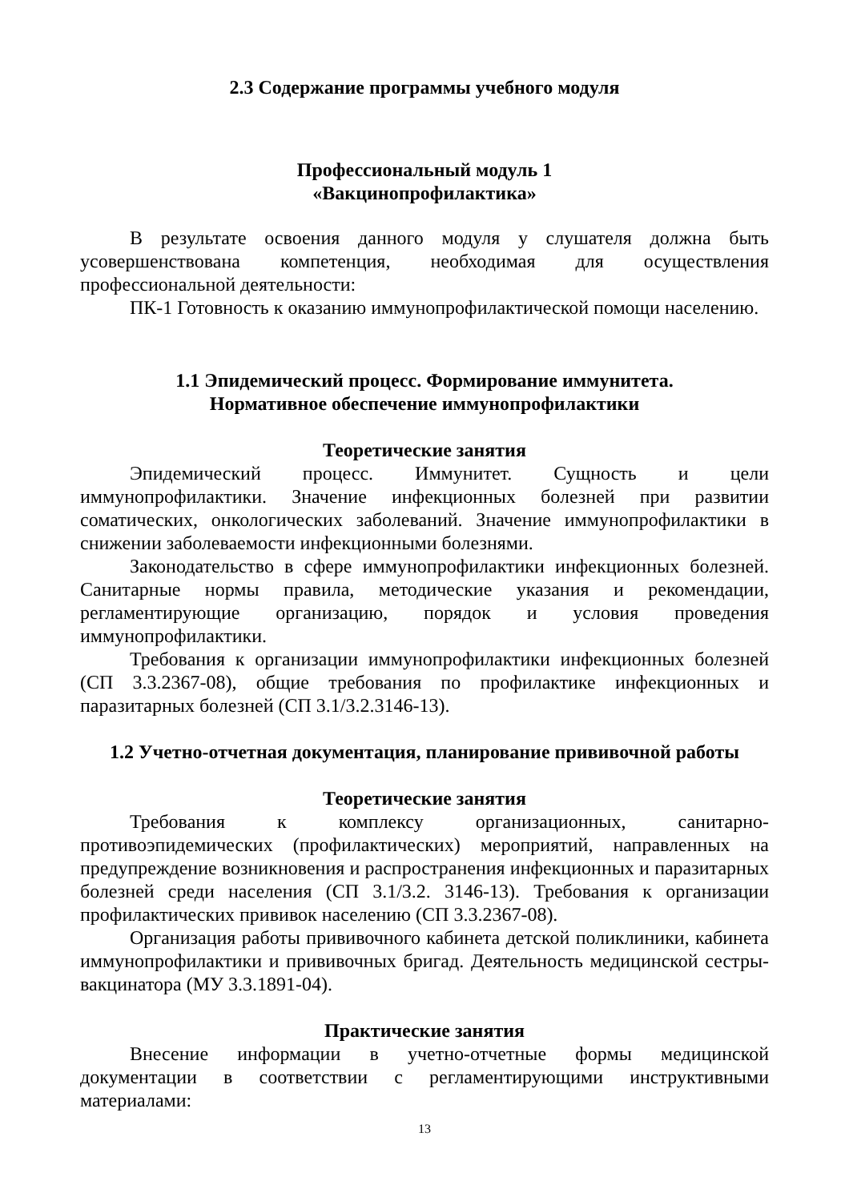2.3 Содержание программы учебного модуля
Профессиональный модуль 1
«Вакцинопрофилактика»
В результате освоения данного модуля у слушателя должна быть усовершенствована компетенция, необходимая для осуществления профессиональной деятельности:
ПК-1 Готовность к оказанию иммунопрофилактической помощи населению.
1.1 Эпидемический процесс. Формирование иммунитета.
Нормативное обеспечение иммунопрофилактики
Теоретические занятия
Эпидемический процесс. Иммунитет. Сущность и цели иммунопрофилактики. Значение инфекционных болезней при развитии соматических, онкологических заболеваний. Значение иммунопрофилактики в снижении заболеваемости инфекционными болезнями.
Законодательство в сфере иммунопрофилактики инфекционных болезней. Санитарные нормы правила, методические указания и рекомендации, регламентирующие организацию, порядок и условия проведения иммунопрофилактики.
Требования к организации иммунопрофилактики инфекционных болезней (СП 3.3.2367-08), общие требования по профилактике инфекционных и паразитарных болезней (СП 3.1/3.2.3146-13).
1.2 Учетно-отчетная документация, планирование прививочной работы
Теоретические занятия
Требования к комплексу организационных, санитарно-противоэпидемических (профилактических) мероприятий, направленных на предупреждение возникновения и распространения инфекционных и паразитарных болезней среди населения (СП 3.1/3.2. 3146-13). Требования к организации профилактических прививок населению (СП 3.3.2367-08).
Организация работы прививочного кабинета детской поликлиники, кабинета иммунопрофилактики и прививочных бригад. Деятельность медицинской сестры-вакцинатора (МУ 3.3.1891-04).
Практические занятия
Внесение информации в учетно-отчетные формы медицинской документации в соответствии с регламентирующими инструктивными материалами:
13